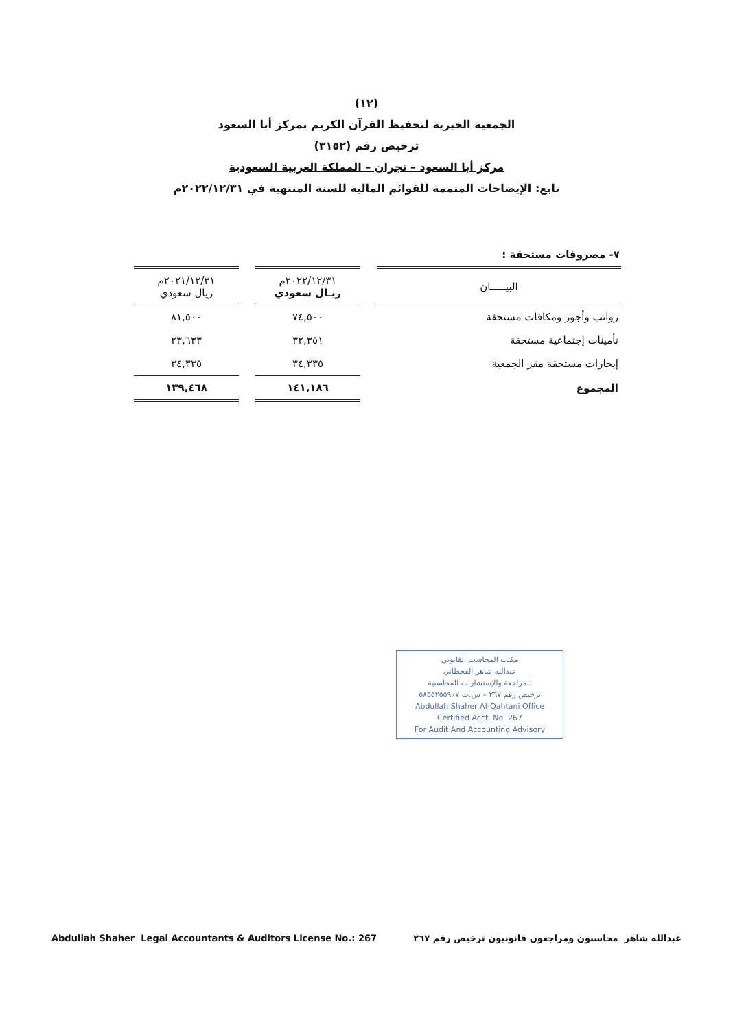(١٢)
الجمعية الخيرية لتحفيظ القرآن الكريم بمركز أبا السعود
ترخيص رقم (٣١٥٢)
مركز أبا السعود – نجران – المملكة العربية السعودية
تابع: الإيضاحات المتممة للقوائم المالية للسنة المنتهية في ٢٠٢٢/١٢/٣١م
٧- مصروفات مستحقة :
| البيـــــان | | ٢٠٢٢/١٢/٣١م ريـال سعودي | | ٢٠٢١/١٢/٣١م ريال سعودي |
| --- | --- | --- | --- | --- |
| رواتب وأجور ومكافات مستحقة | | ٧٤,٥٠٠ | | ٨١,٥٠٠ |
| تأمينات إجتماعية مستحقة | | ٣٢,٣٥١ | | ٢٣,٦٣٣ |
| إيجارات مستحقة مقر الجمعية | | ٣٤,٣٣٥ | | ٣٤,٣٣٥ |
| المجموع | | ١٤١,١٨٦ | | ١٣٩,٤٦٨ |
مكتب المحاسب القانوني
عبدالله شاهر القحطاني
للمراجعة والإستشارات المحاسبية
ترخيص رقم ٢٦٧ – س.ت ٥٨٥٥٢٥٥٩٠٧
Abdullah Shaher Al-Qahtani Office
Certified Acct. No. 267
For Audit And Accounting Advisory
عبدالله شاهر محاسبون ومراجعون قانونيون ترخيص رقم ٢٦٧ Abdullah Shaher Legal Accountants & Auditors License No.: 267